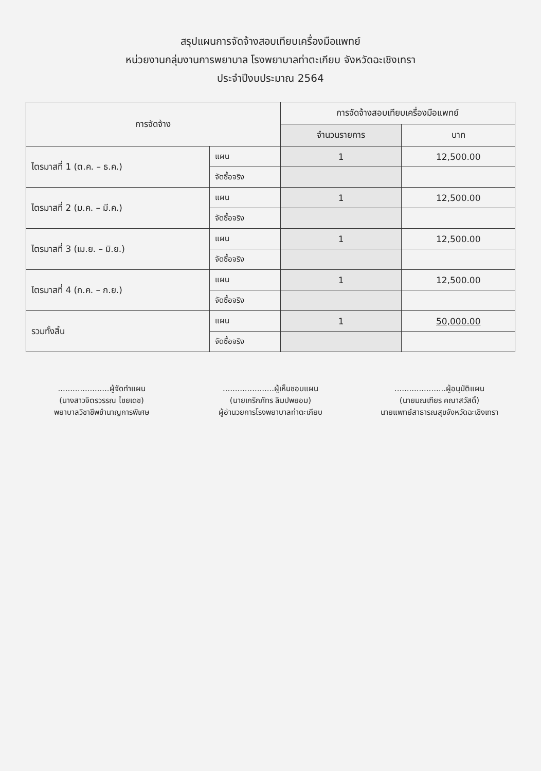สรุปแผนการจัดจ้างสอบเทียบเครื่องมือแพทย์
หน่วยงานกลุ่มงานการพยาบาล โรงพยาบาลท่าตะเกียบ จังหวัดฉะเชิงเทรา
ประจำปีงบประมาณ 2564
| การจัดจ้าง | | การจัดจ้างสอบเทียบเครื่องมือแพทย์ | |
| --- | --- | --- | --- |
| | | จำนวนรายการ | บาท |
| ไตรมาสที่ 1 (ต.ค. – ธ.ค.) | แผน | 1 | 12,500.00 |
| | จัดซื้อจริง | | |
| ไตรมาสที่ 2 (ม.ค. – มี.ค.) | แผน | 1 | 12,500.00 |
| | จัดซื้อจริง | | |
| ไตรมาสที่ 3 (เม.ย. – มิ.ย.) | แผน | 1 | 12,500.00 |
| | จัดซื้อจริง | | |
| ไตรมาสที่ 4 (ก.ค. – ก.ย.) | แผน | 1 | 12,500.00 |
| | จัดซื้อจริง | | |
| รวมทั้งสิ้น | แผน | 1 | 50,000.00 |
| | จัดซื้อจริง | | |
.....................ผู้จัดทำแผน
(นางสาวจิตรวรรณ ไชยเดช)
พยาบาลวิชาชีพชำนาญการพิเศษ
.....................ผู้เห็นชอบแผน
(นายเกริกภัทร ลิมปพยอม)
ผู้อำนวยการโรงพยาบาลท่าตะเกียบ
.....................ผู้อนุมัติแผน
(นายมณเฑียร คณาสวัสดิ์)
นายแพทย์สาธารณสุขจังหวัดฉะเชิงเทรา